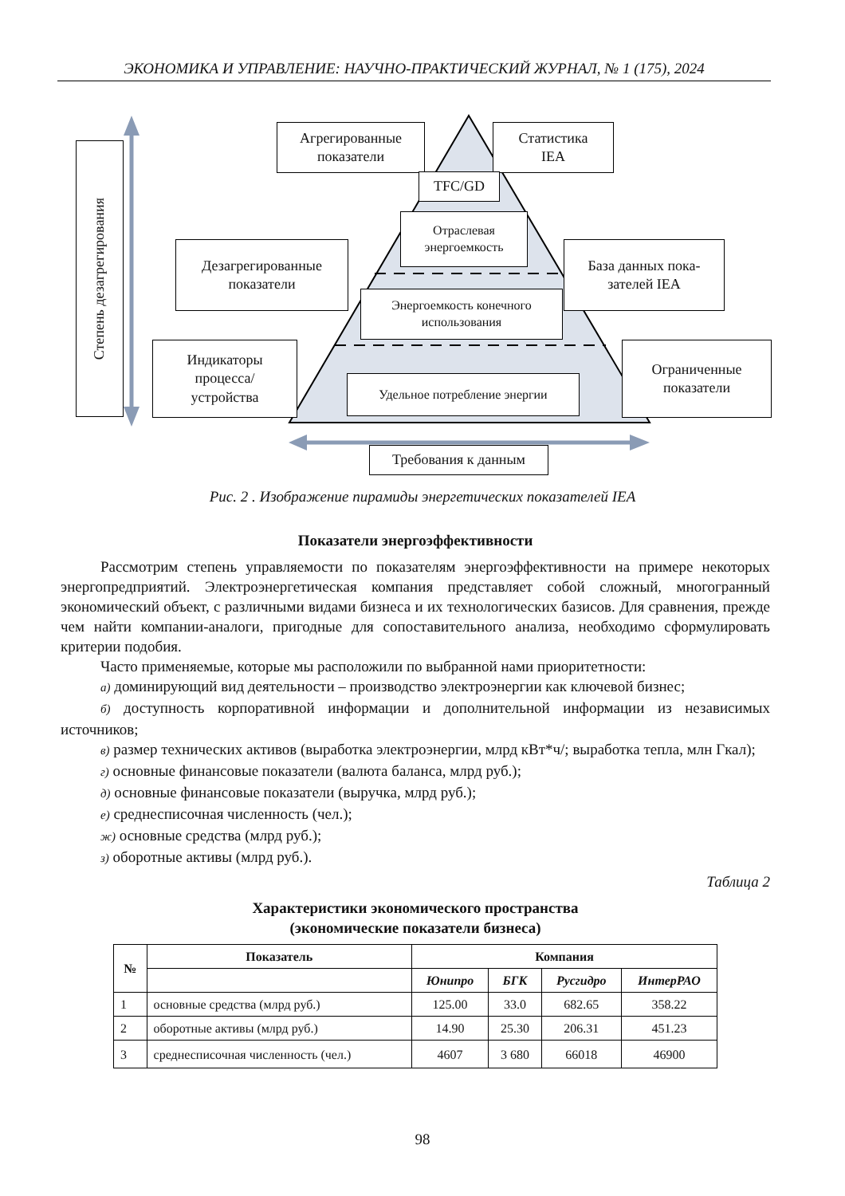ЭКОНОМИКА И УПРАВЛЕНИЕ: НАУЧНО-ПРАКТИЧЕСКИЙ ЖУРНАЛ, № 1 (175), 2024
Степень дезагрегирования
Агрегированные
показатели
Статистика
IEA
TFC/GD
Отраслевая
энергоемкость
Дезагрегированные
показатели
База данных пока-
зателей IEA
Энергоемкость конечного
использования
Индикаторы
процесса/
устройства
Ограниченные
показатели
Удельное потребление энергии
Требования к данным
Рис. 2 . Изображение пирамиды энергетических показателей IEA
Показатели энергоэффективности
Рассмотрим степень управляемости по показателям энергоэффективности на примере некоторых энергопредприятий. Электроэнергетическая компания представляет собой сложный, многогранный экономический объект, с различными видами бизнеса и их технологических базисов. Для сравнения, прежде чем найти компании-аналоги, пригодные для сопоставительного анализа, необходимо сформулировать критерии подобия.
Часто применяемые, которые мы расположили по выбранной нами приоритетности:
а) доминирующий вид деятельности – производство электроэнергии как ключевой бизнес;
б) доступность корпоративной информации и дополнительной информации из независимых источников;
в) размер технических активов (выработка электроэнергии, млрд кВт*ч/; выработка тепла, млн Гкал);
г) основные финансовые показатели (валюта баланса, млрд руб.);
д) основные финансовые показатели (выручка, млрд руб.);
е) среднесписочная численность (чел.);
ж) основные средства (млрд руб.);
з) оборотные активы (млрд руб.).
Таблица 2
Характеристики экономического пространства
(экономические показатели бизнеса)
| № | Показатель | Компания | | | |
| --- | --- | --- | --- | --- | --- |
| | | Юнипро | БГК | Русгидро | ИнтерРАО |
| 1 | основные средства (млрд руб.) | 125.00 | 33.0 | 682.65 | 358.22 |
| 2 | оборотные активы (млрд руб.) | 14.90 | 25.30 | 206.31 | 451.23 |
| 3 | среднесписочная численность (чел.) | 4607 | 3 680 | 66018 | 46900 |
98